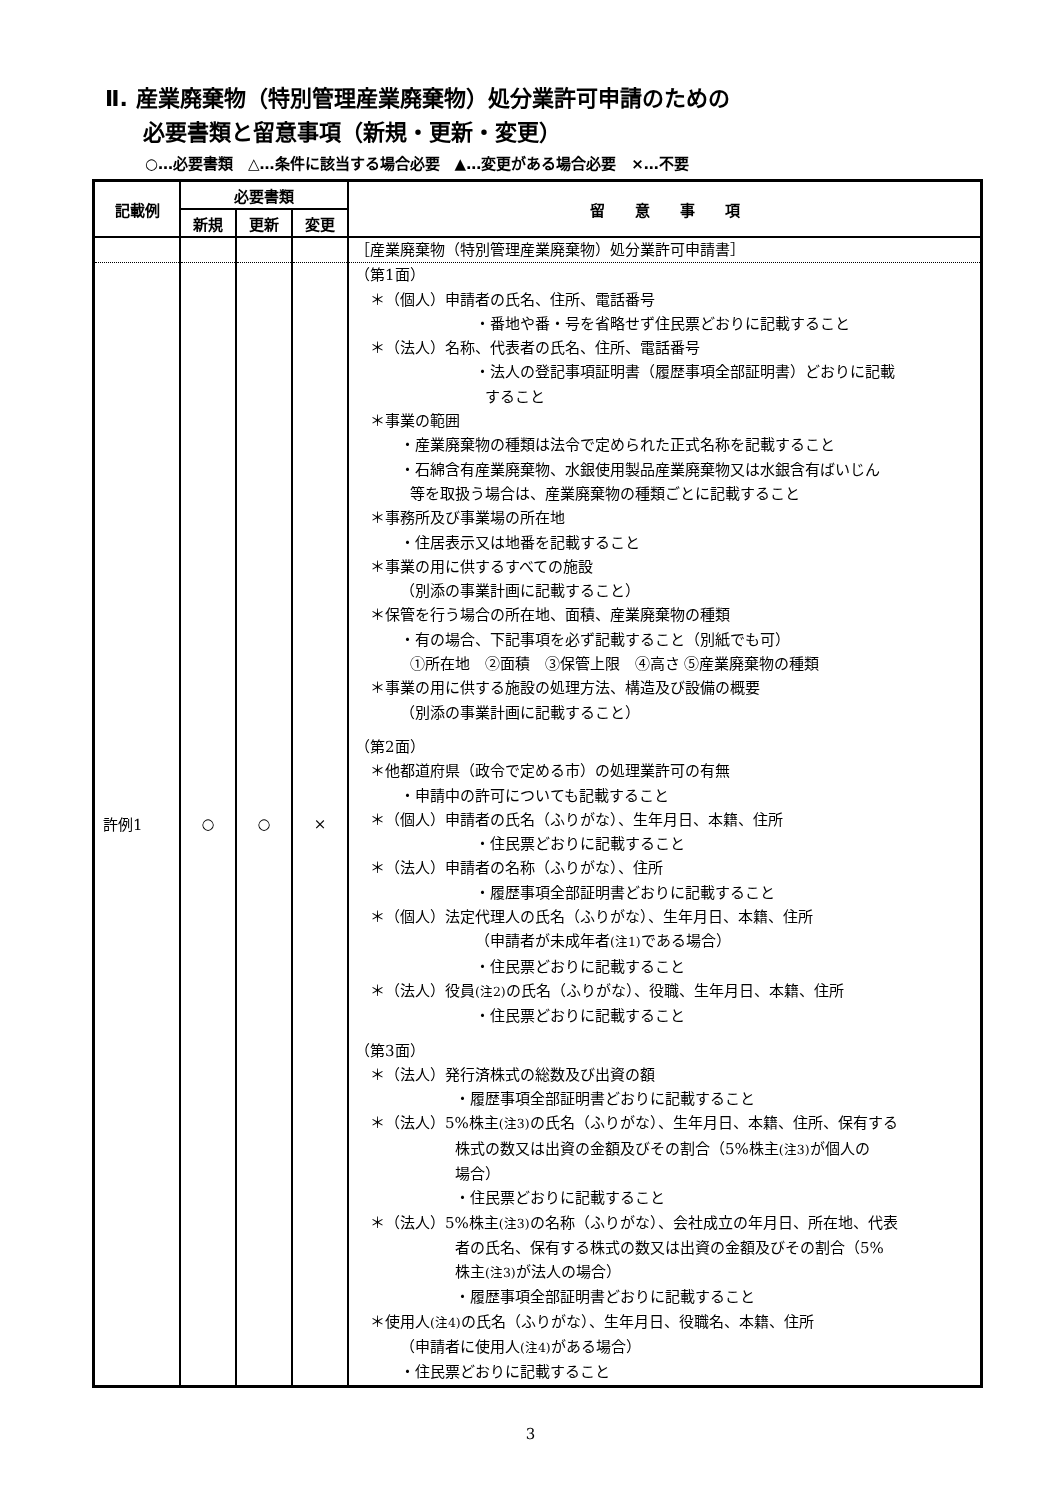Ⅱ. 産業廃棄物（特別管理産業廃棄物）処分業許可申請のための
必要書類と留意事項（新規・更新・変更）
○…必要書類　△…条件に該当する場合必要　▲…変更がある場合必要　×…不要
| 記載例 | 必要書類 | | | 留 意 事 項 |
| --- | --- | --- | --- | --- |
| | 新規 | 更新 | 変更 | |
| | | | | ［産業廃棄物（特別管理産業廃棄物）処分業許可申請書］ |
| 許例1 | ○ | ○ | × | （第1面） ＊（個人）申請者の氏名、住所、電話番号 ・番地や番・号を省略せず住民票どおりに記載すること ＊（法人）名称、代表者の氏名、住所、電話番号 ・法人の登記事項証明書（履歴事項全部証明書）どおりに記載 すること ＊事業の範囲 ・産業廃棄物の種類は法令で定められた正式名称を記載すること ・石綿含有産業廃棄物、水銀使用製品産業廃棄物又は水銀含有ばいじん 等を取扱う場合は、産業廃棄物の種類ごとに記載すること ＊事務所及び事業場の所在地 ・住居表示又は地番を記載すること ＊事業の用に供するすべての施設 （別添の事業計画に記載すること） ＊保管を行う場合の所在地、面積、産業廃棄物の種類 ・有の場合、下記事項を必ず記載すること（別紙でも可） ①所在地 ②面積 ③保管上限 ④高さ ⑤産業廃棄物の種類 ＊事業の用に供する施設の処理方法、構造及び設備の概要 （別添の事業計画に記載すること） （第2面） ＊他都道府県（政令で定める市）の処理業許可の有無 ・申請中の許可についても記載すること ＊（個人）申請者の氏名（ふりがな）、生年月日、本籍、住所 ・住民票どおりに記載すること ＊（法人）申請者の名称（ふりがな）、住所 ・履歴事項全部証明書どおりに記載すること ＊（個人）法定代理人の氏名（ふりがな）、生年月日、本籍、住所 （申請者が未成年者 (注1) である場合） ・住民票どおりに記載すること ＊（法人）役員 (注2) の氏名（ふりがな）、役職、生年月日、本籍、住所 ・住民票どおりに記載すること （第3面） ＊（法人）発行済株式の総数及び出資の額 ・履歴事項全部証明書どおりに記載すること ＊（法人）5%株主 (注3) の氏名（ふりがな）、生年月日、本籍、住所、保有する 株式の数又は出資の金額及びその割合（5%株主 (注3) が個人の 場合） ・住民票どおりに記載すること ＊（法人）5%株主 (注3) の名称（ふりがな）、会社成立の年月日、所在地、代表 者の氏名、保有する株式の数又は出資の金額及びその割合（5% 株主 (注3) が法人の場合） ・履歴事項全部証明書どおりに記載すること ＊使用人 (注4) の氏名（ふりがな）、生年月日、役職名、本籍、住所 （申請者に使用人 (注4) がある場合） ・住民票どおりに記載すること |
3